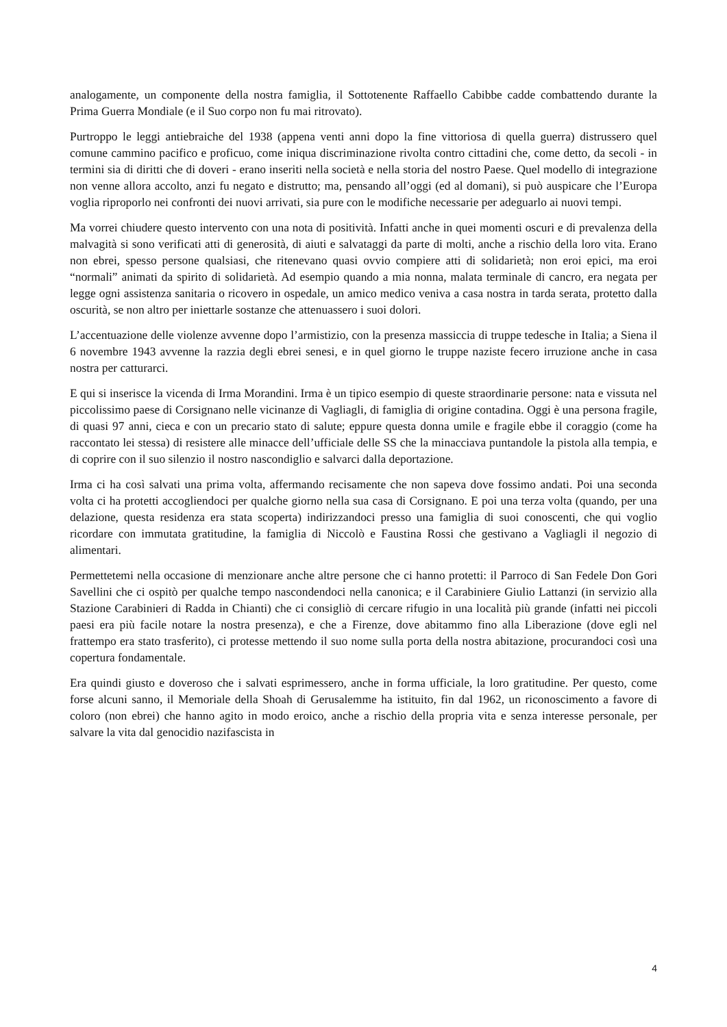analogamente, un componente della nostra famiglia, il Sottotenente Raffaello Cabibbe cadde combattendo durante la Prima Guerra Mondiale (e il Suo corpo non fu mai ritrovato).
Purtroppo le leggi antiebraiche del 1938 (appena venti anni dopo la fine vittoriosa di quella guerra) distrussero quel comune cammino pacifico e proficuo, come iniqua discriminazione rivolta contro cittadini che, come detto, da secoli - in termini sia di diritti che di doveri - erano inseriti nella società e nella storia del nostro Paese. Quel modello di integrazione non venne allora accolto, anzi fu negato e distrutto; ma, pensando all’oggi (ed al domani), si può auspicare che l’Europa voglia riproporlo nei confronti dei nuovi arrivati, sia pure con le modifiche necessarie per adeguarlo ai nuovi tempi.
Ma vorrei chiudere questo intervento con una nota di positività. Infatti anche in quei momenti oscuri e di prevalenza della malvagità si sono verificati atti di generosità, di aiuti e salvataggi da parte di molti, anche a rischio della loro vita. Erano non ebrei, spesso persone qualsiasi, che ritenevano quasi ovvio compiere atti di solidarietà; non eroi epici, ma eroi “normali” animati da spirito di solidarietà. Ad esempio quando a mia nonna, malata terminale di cancro, era negata per legge ogni assistenza sanitaria o ricovero in ospedale, un amico medico veniva a casa nostra in tarda serata, protetto dalla oscurità, se non altro per iniettarle sostanze che attenuassero i suoi dolori.
L’accentuazione delle violenze avvenne dopo l’armistizio, con la presenza massiccia di truppe tedesche in Italia; a Siena il 6 novembre 1943 avvenne la razzia degli ebrei senesi, e in quel giorno le truppe naziste fecero irruzione anche in casa nostra per catturarci.
E qui si inserisce la vicenda di Irma Morandini. Irma è un tipico esempio di queste straordinarie persone: nata e vissuta nel piccolissimo paese di Corsignano nelle vicinanze di Vagliagli, di famiglia di origine contadina. Oggi è una persona fragile, di quasi 97 anni, cieca e con un precario stato di salute; eppure questa donna umile e fragile ebbe il coraggio (come ha raccontato lei stessa) di resistere alle minacce dell’ufficiale delle SS che la minacciava puntandole la pistola alla tempia, e di coprire con il suo silenzio il nostro nascondiglio e salvarci dalla deportazione.
Irma ci ha così salvati una prima volta, affermando recisamente che non sapeva dove fossimo andati. Poi una seconda volta ci ha protetti accogliendoci per qualche giorno nella sua casa di Corsignano. E poi una terza volta (quando, per una delazione, questa residenza era stata scoperta) indirizzandoci presso una famiglia di suoi conoscenti, che qui voglio ricordare con immutata gratitudine, la famiglia di Niccolò e Faustina Rossi che gestivano a Vagliagli il negozio di alimentari.
Permettetemi nella occasione di menzionare anche altre persone che ci hanno protetti: il Parroco di San Fedele Don Gori Savellini che ci ospitò per qualche tempo nascondendoci nella canonica; e il Carabiniere Giulio Lattanzi (in servizio alla Stazione Carabinieri di Radda in Chianti) che ci consigliò di cercare rifugio in una località più grande (infatti nei piccoli paesi era più facile notare la nostra presenza), e che a Firenze, dove abitammo fino alla Liberazione (dove egli nel frattempo era stato trasferito), ci protesse mettendo il suo nome sulla porta della nostra abitazione, procurandoci così una copertura fondamentale.
Era quindi giusto e doveroso che i salvati esprimessero, anche in forma ufficiale, la loro gratitudine. Per questo, come forse alcuni sanno, il Memoriale della Shoah di Gerusalemme ha istituito, fin dal 1962, un riconoscimento a favore di coloro (non ebrei) che hanno agito in modo eroico, anche a rischio della propria vita e senza interesse personale, per salvare la vita dal genocidio nazifascista in
4